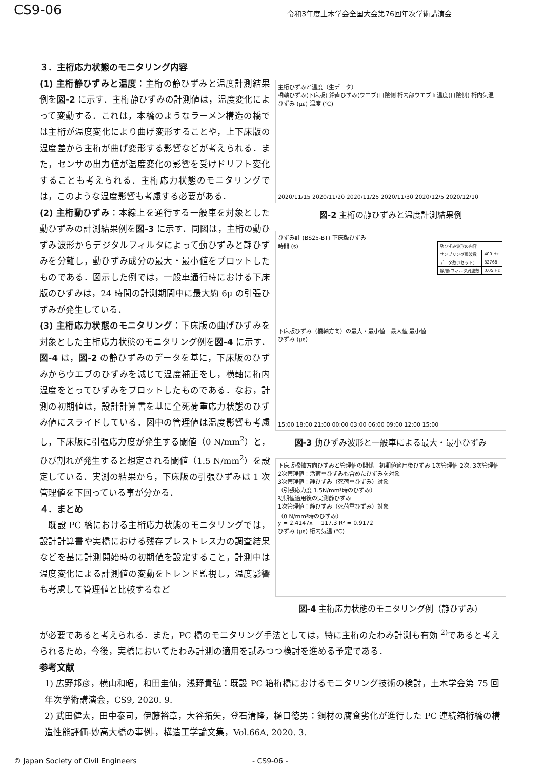CS9-06
令和3年度土木学会全国大会第76回年次学術講演会
３．主桁応力状態のモニタリング内容
(1) 主桁静ひずみと温度：主桁の静ひずみと温度計測結果例を図-2 に示す．主桁静ひずみの計測値は，温度変化によって変動する．これは，本橋のようなラーメン構造の橋では主桁が温度変化により曲げ変形することや，上下床版の温度差から主桁が曲げ変形する影響などが考えられる．また，センサの出力値が温度変化の影響を受けドリフト変化することも考えられる．主桁応力状態のモニタリングでは，このような温度影響も考慮する必要がある．
(2) 主桁動ひずみ：本線上を通行する一般車を対象とした動ひずみの計測結果例を図-3 に示す．同図は，主桁の動ひずみ波形からデジタルフィルタによって動ひずみと静ひずみを分離し，動ひずみ成分の最大・最小値をプロットしたものである．図示した例では，一般車通行時における下床版のひずみは，24 時間の計測期間中に最大約 6μ の引張ひずみが発生している．
(3) 主桁応力状態のモニタリング：下床版の曲げひずみを対象とした主桁応力状態のモニタリング例を図-4 に示す．図-4 は，図-2 の静ひずみのデータを基に，下床版のひずみからウエブのひずみを減じて温度補正をし，横軸に桁内温度をとってひずみをプロットしたものである．なお，計測の初期値は，設計計算書を基に全死荷重応力状態のひずみ値にスライドしている．図中の管理値は温度影響も考慮し，下床版に引張応力度が発生する閾値（0 N/mm<sup>2</sup>）と，ひび割れが発生すると想定される閾値（1.5 N/mm<sup>2</sup>）を設定している．実測の結果から，下床版の引張ひずみは 1 次管理値を下回っている事が分かる．
４．まとめ
　既設 PC 橋における主桁応力状態のモニタリングでは，設計計算書や実橋における残存プレストレス力の調査結果などを基に計測開始時の初期値を設定すること，計測中は温度変化による計測値の変動をトレンド監視し，温度影響も考慮して管理値と比較するなど
主桁ひずみと温度（生データ）
橋軸ひずみ(下床版) 鉛直ひずみ(ウエブ)日陰側 桁内部ウエブ面温度(日陰側) 桁内気温
ひずみ (με) 温度 (℃)
2020/11/15 2020/11/20 2020/11/25 2020/11/30 2020/12/5 2020/12/10
図-2 主桁の静ひずみと温度計測結果例
ひずみ計 (BS25-BT) 下床版ひずみ
時間 (s)
| 動ひずみ波形の内容 | |
| サンプリング周波数 | 400 Hz |
| データ数(1セット) | 32768 |
| 静/動 フィルタ周波数 | 0.05 Hz |
下床版ひずみ（橋軸方向）の最大・最小値　最大値 最小値
ひずみ (με)
15:00 18:00 21:00 00:00 03:00 06:00 09:00 12:00 15:00
図-3 動ひずみ波形と一般車による最大・最小ひずみ
下床版橋軸方向ひずみと管理値の関係　初期値適用後ひずみ 1次管理値 2次, 3次管理値
2次管理値：活荷重ひずみも含めたひずみを対象
3次管理値：静ひずみ（死荷重ひずみ）対象
（引張応力度 1.5N/mm²時のひずみ）
初期値適用後の実測静ひずみ
1次管理値：静ひずみ（死荷重ひずみ）対象
（0 N/mm²時のひずみ）
y = 2.4147x − 117.3 R² = 0.9172
ひずみ (με) 桁内気温 (℃)
図-4 主桁応力状態のモニタリング例（静ひずみ）
が必要であると考えられる．また，PC 橋のモニタリング手法としては，特に主桁のたわみ計測も有効 <sup>2)</sup>であると考えられるため，今後，実橋においてたわみ計測の適用を試みつつ検討を進める予定である．
参考文献
1) 広野邦彦，横山和昭，和田圭仙，浅野貴弘：既設 PC 箱桁橋におけるモニタリング技術の検討，土木学会第 75 回年次学術講演会，CS9, 2020. 9.
2) 武田健太，田中泰司，伊藤裕章，大谷拓矢，登石清隆，樋口徳男：鋼材の腐食劣化が進行した PC 連続箱桁橋の構造性能評価-妙高大橋の事例-，構造工学論文集，Vol.66A, 2020. 3.
© Japan Society of Civil Engineers - CS9-06 -